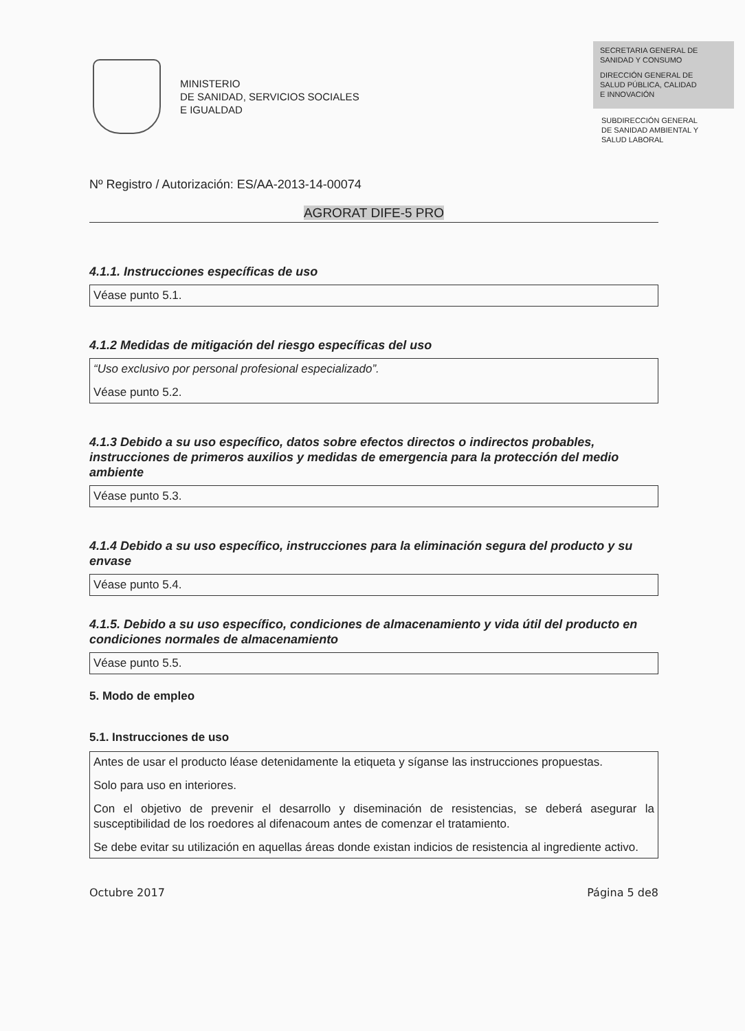MINISTERIO
DE SANIDAD, SERVICIOS SOCIALES
E IGUALDAD
SECRETARIA GENERAL DE
SANIDAD Y CONSUMO
DIRECCIÓN GENERAL DE
SALUD PÚBLICA, CALIDAD
E INNOVACIÓN
SUBDIRECCIÓN GENERAL
DE SANIDAD AMBIENTAL Y
SALUD LABORAL
Nº Registro / Autorización: ES/AA-2013-14-00074
AGRORAT DIFE-5 PRO
4.1.1. Instrucciones específicas de uso
Véase punto 5.1.
4.1.2 Medidas de mitigación del riesgo específicas del uso
“Uso exclusivo por personal profesional especializado”.
Véase punto 5.2.
4.1.3 Debido a su uso específico, datos sobre efectos directos o indirectos probables, instrucciones de primeros auxilios y medidas de emergencia para la protección del medio ambiente
Véase punto 5.3.
4.1.4 Debido a su uso específico, instrucciones para la eliminación segura del producto y su envase
Véase punto 5.4.
4.1.5. Debido a su uso específico, condiciones de almacenamiento y vida útil del producto en condiciones normales de almacenamiento
Véase punto 5.5.
5. Modo de empleo
5.1. Instrucciones de uso
Antes de usar el producto léase detenidamente la etiqueta y síganse las instrucciones propuestas.
Solo para uso en interiores.
Con el objetivo de prevenir el desarrollo y diseminación de resistencias, se deberá asegurar la susceptibilidad de los roedores al difenacoum antes de comenzar el tratamiento.
Se debe evitar su utilización en aquellas áreas donde existan indicios de resistencia al ingrediente activo.
Octubre 2017 Página 5 de8